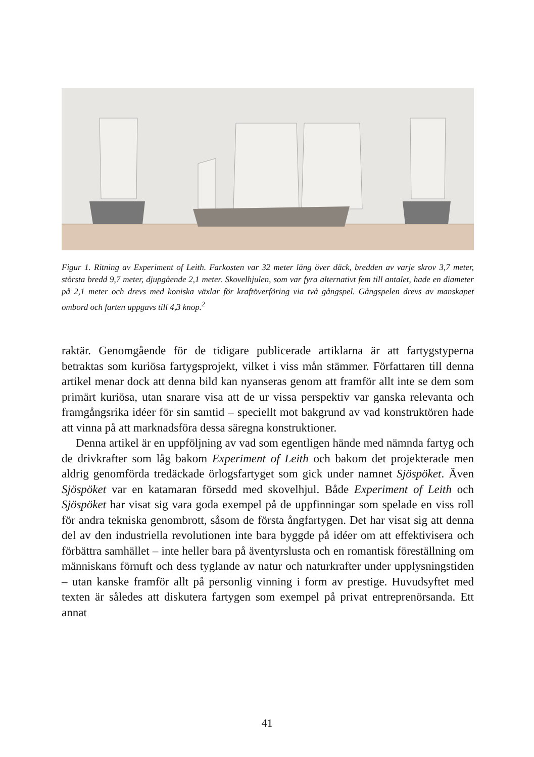Figur 1. Ritning av Experiment of Leith. Farkosten var 32 meter lång över däck, bredden av varje skrov 3,7 meter, största bredd 9,7 meter, djupgående 2,1 meter. Skovelhjulen, som var fyra alternativt fem till antalet, hade en diameter på 2,1 meter och drevs med koniska växlar för kraftöverföring via två gångspel. Gångspelen drevs av manskapet ombord och farten uppgavs till 4,3 knop.<sup>2</sup>
raktär. Genomgående för de tidigare publicerade artiklarna är att fartygsty­perna betraktas som kuriösa fartygsprojekt, vilket i viss mån stämmer. För­fattaren till denna artikel menar dock att denna bild kan nyanseras genom att framför allt inte se dem som primärt kuriösa, utan snarare visa att de ur vissa perspektiv var ganska relevanta och framgångsrika idéer för sin sam­tid – speciellt mot bakgrund av vad konstruktören hade att vinna på att marknadsföra dessa säregna konstruktioner.
Denna artikel är en uppföljning av vad som egentligen hände med nämnda fartyg och de drivkrafter som låg bakom Experiment of Leith och bakom det projekterade men aldrig genomförda tredäckade örlogsfartyget som gick under namnet Sjöspöket. Även Sjöspöket var en katamaran försedd med skovelhjul. Både Experiment of Leith och Sjöspöket har visat sig vara goda exempel på de uppfinningar som spelade en viss roll för andra tek­niska genombrott, såsom de första ångfartygen. Det har visat sig att denna del av den industriella revolutionen inte bara byggde på idéer om att ef­fektivisera och förbättra samhället – inte heller bara på äventyrslusta och en romantisk föreställning om människans förnuft och dess tyglande av natur och naturkrafter under upplysningstiden – utan kanske framför allt på personlig vinning i form av prestige. Huvudsyftet med texten är således att diskutera fartygen som exempel på privat entreprenörsanda. Ett annat
41